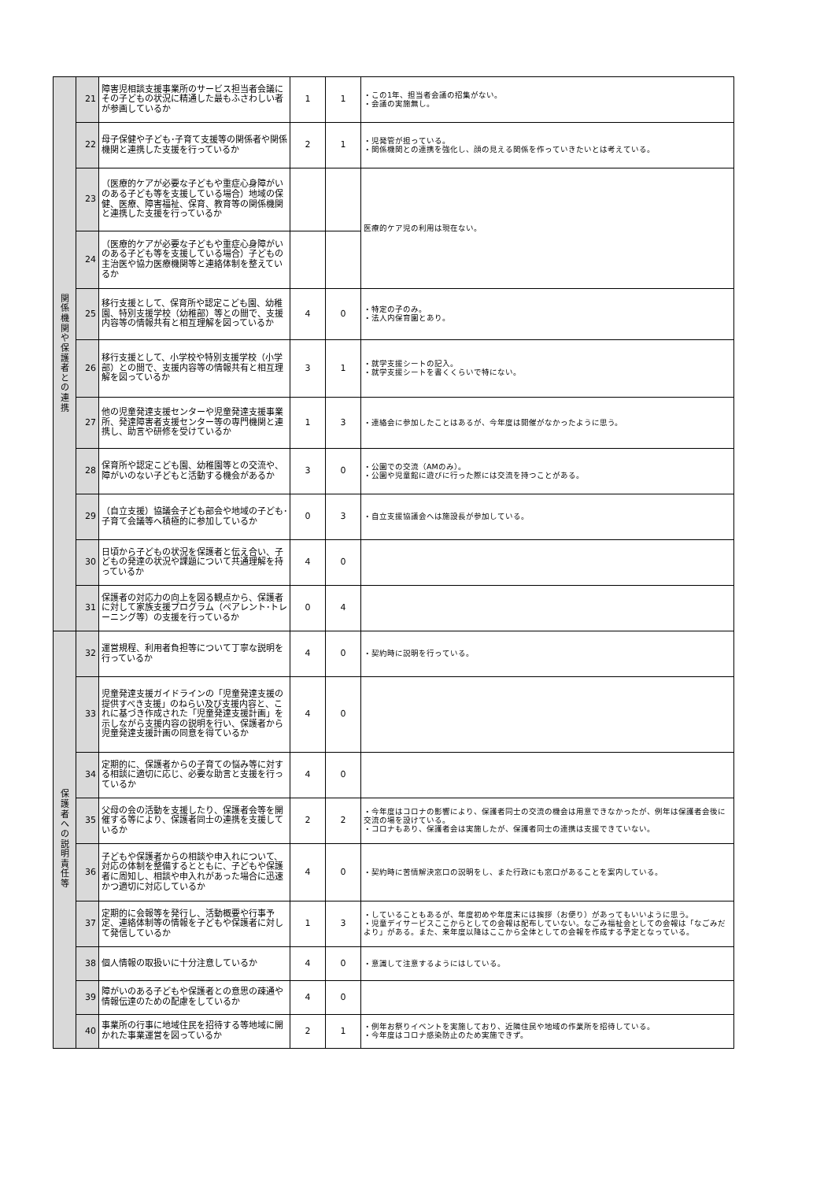| 関 係 機 関 や 保 護 者 と の 連 携 | 21 | 障害児相談支援事業所のサービス担当者会議にその子どもの状況に精通した最もふさわしい者が参画しているか | 1 | 1 | ・この1年、担当者会議の招集がない。 ・会議の実施無し。 |
| | 22 | 母子保健や子ども･子育て支援等の関係者や関係機関と連携した支援を行っているか | 2 | 1 | ・児発管が担っている。 ・関係機関との連携を強化し、顔の見える関係を作っていきたいとは考えている。 |
| | 23 | （医療的ケアが必要な子どもや重症心身障がいのある子ども等を支援している場合）地域の保健、医療、障害福祉、保育、教育等の関係機関と連携した支援を行っているか | | | 医療的ケア児の利用は現在ない。 |
| | 24 | （医療的ケアが必要な子どもや重症心身障がいのある子ども等を支援している場合）子どもの主治医や協力医療機関等と連絡体制を整えているか | | | |
| | 25 | 移行支援として、保育所や認定こども園、幼稚園、特別支援学校（幼稚部）等との間で、支援内容等の情報共有と相互理解を図っているか | 4 | 0 | ・特定の子のみ。 ・法人内保育園とあり。 |
| | 26 | 移行支援として、小学校や特別支援学校（小学部）との間で、支援内容等の情報共有と相互理解を図っているか | 3 | 1 | ・就学支援シートの記入。 ・就学支援シートを書くくらいで特にない。 |
| | 27 | 他の児童発達支援センターや児童発達支援事業所、発達障害者支援センター等の専門機関と連携し、助言や研修を受けているか | 1 | 3 | ・連絡会に参加したことはあるが、今年度は開催がなかったように思う。 |
| | 28 | 保育所や認定こども園、幼稚園等との交流や、障がいのない子どもと活動する機会があるか | 3 | 0 | ・公園での交流（AMのみ）。 ・公園や児童館に遊びに行った際には交流を持つことがある。 |
| | 29 | （自立支援）協議会子ども部会や地域の子ども･子育て会議等へ積極的に参加しているか | 0 | 3 | ・自立支援協議会へは施設長が参加している。 |
| | 30 | 日頃から子どもの状況を保護者と伝え合い、子どもの発達の状況や課題について共通理解を持っているか | 4 | 0 | |
| | 31 | 保護者の対応力の向上を図る観点から、保護者に対して家族支援プログラム（ペアレント･トレーニング等）の支援を行っているか | 0 | 4 | |
| 保 護 者 へ の 説 明 責 任 等 | 32 | 運営規程、利用者負担等について丁寧な説明を行っているか | 4 | 0 | ・契約時に説明を行っている。 |
| | 33 | 児童発達支援ガイドラインの「児童発達支援の提供すべき支援」のねらい及び支援内容と、これに基づき作成された「児童発達支援計画」を示しながら支援内容の説明を行い、保護者から児童発達支援計画の同意を得ているか | 4 | 0 | |
| | 34 | 定期的に、保護者からの子育ての悩み等に対する相談に適切に応じ、必要な助言と支援を行っているか | 4 | 0 | |
| | 35 | 父母の会の活動を支援したり、保護者会等を開催する等により、保護者同士の連携を支援しているか | 2 | 2 | ・今年度はコロナの影響により、保護者同士の交流の機会は用意できなかったが、例年は保護者会後に交流の場を設けている。 ・コロナもあり、保護者会は実施したが、保護者同士の連携は支援できていない。 |
| | 36 | 子どもや保護者からの相談や申入れについて、対応の体制を整備するとともに、子どもや保護者に周知し、相談や申入れがあった場合に迅速かつ適切に対応しているか | 4 | 0 | ・契約時に苦情解決窓口の説明をし、また行政にも窓口があることを案内している。 |
| | 37 | 定期的に会報等を発行し、活動概要や行事予定、連絡体制等の情報を子どもや保護者に対して発信しているか | 1 | 3 | ・していることもあるが、年度初めや年度末には挨拶（お便り）があってもいいように思う。 ・児童デイサービスここからとしての会報は配布していない。なごみ福祉会としての会報は「なごみだより」がある。また、来年度以降はここから全体としての会報を作成する予定となっている。 |
| | 38 | 個人情報の取扱いに十分注意しているか | 4 | 0 | ・意識して注意するようにはしている。 |
| | 39 | 障がいのある子どもや保護者との意思の疎通や情報伝達のための配慮をしているか | 4 | 0 | |
| | 40 | 事業所の行事に地域住民を招待する等地域に開かれた事業運営を図っているか | 2 | 1 | ・例年お祭りイベントを実施しており、近隣住民や地域の作業所を招待している。 ・今年度はコロナ感染防止のため実施できず。 |